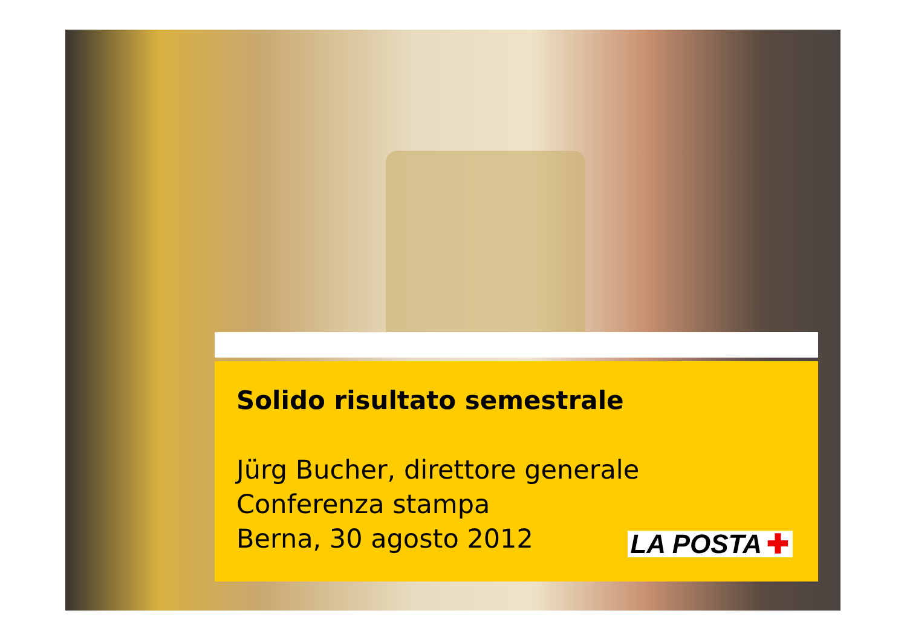Solido risultato semestrale
Jürg Bucher, direttore generale
Conferenza stampa
Berna, 30 agosto 2012
LA POSTA ✚